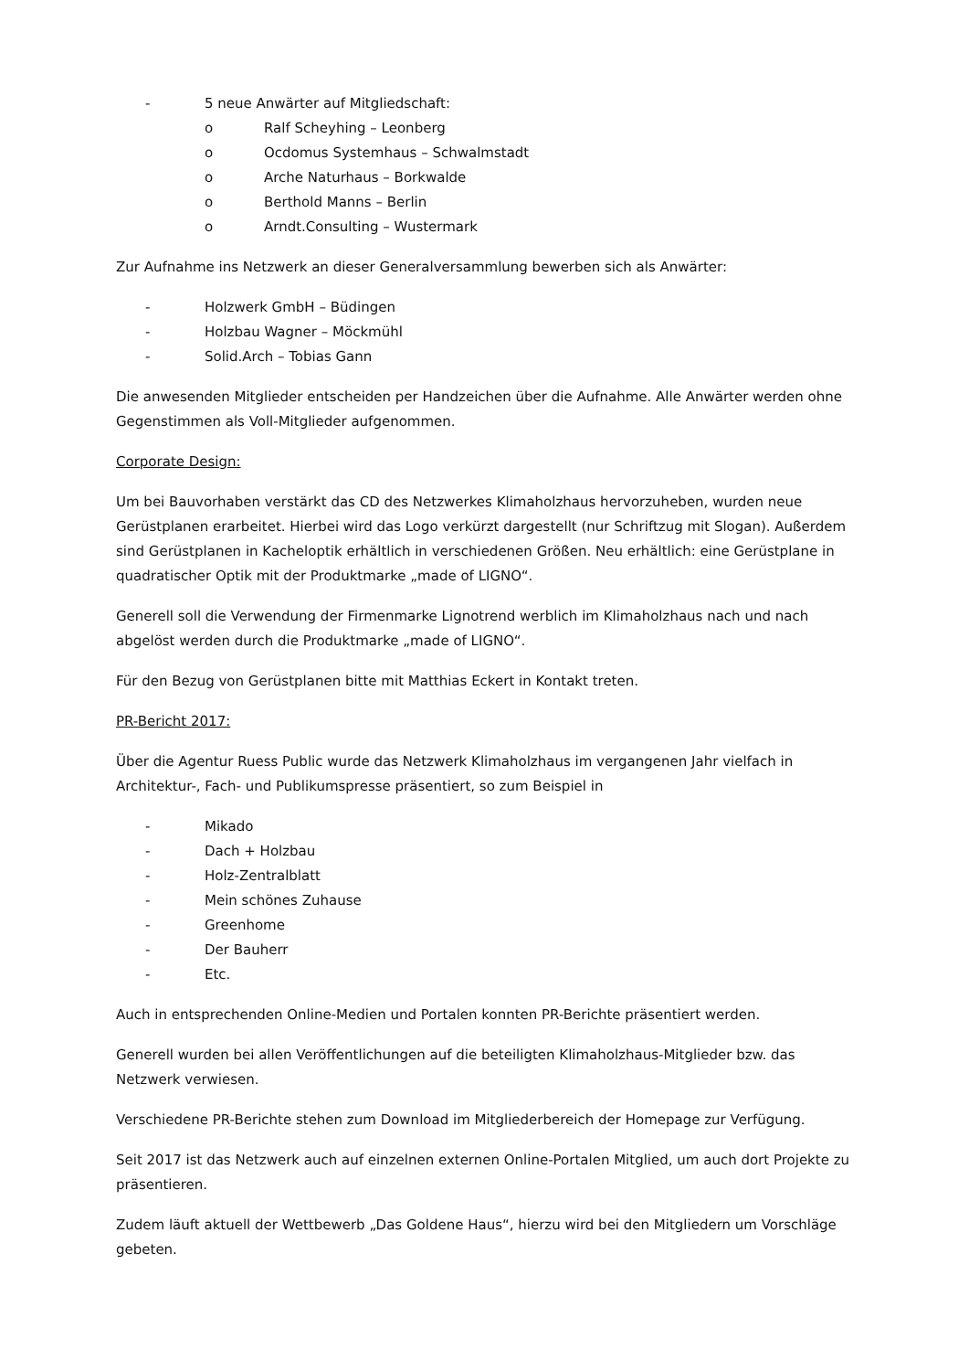- 5 neue Anwärter auf Mitgliedschaft:
o Ralf Scheyhing – Leonberg
o Ocdomus Systemhaus – Schwalmstadt
o Arche Naturhaus – Borkwalde
o Berthold Manns – Berlin
o Arndt.Consulting – Wustermark
Zur Aufnahme ins Netzwerk an dieser Generalversammlung bewerben sich als Anwärter:
- Holzwerk GmbH – Büdingen
- Holzbau Wagner – Möckmühl
- Solid.Arch – Tobias Gann
Die anwesenden Mitglieder entscheiden per Handzeichen über die Aufnahme. Alle Anwärter werden ohne Gegenstimmen als Voll-Mitglieder aufgenommen.
Corporate Design:
Um bei Bauvorhaben verstärkt das CD des Netzwerkes Klimaholzhaus hervorzuheben, wurden neue Gerüstplanen erarbeitet. Hierbei wird das Logo verkürzt dargestellt (nur Schriftzug mit Slogan). Außerdem sind Gerüstplanen in Kacheloptik erhältlich in verschiedenen Größen. Neu erhältlich: eine Gerüstplane in quadratischer Optik mit der Produktmarke „made of LIGNO“.
Generell soll die Verwendung der Firmenmarke Lignotrend werblich im Klimaholzhaus nach und nach abgelöst werden durch die Produktmarke „made of LIGNO“.
Für den Bezug von Gerüstplanen bitte mit Matthias Eckert in Kontakt treten.
PR-Bericht 2017:
Über die Agentur Ruess Public wurde das Netzwerk Klimaholzhaus im vergangenen Jahr vielfach in Architektur-, Fach- und Publikumspresse präsentiert, so zum Beispiel in
- Mikado
- Dach + Holzbau
- Holz-Zentralblatt
- Mein schönes Zuhause
- Greenhome
- Der Bauherr
- Etc.
Auch in entsprechenden Online-Medien und Portalen konnten PR-Berichte präsentiert werden.
Generell wurden bei allen Veröffentlichungen auf die beteiligten Klimaholzhaus-Mitglieder bzw. das Netzwerk verwiesen.
Verschiedene PR-Berichte stehen zum Download im Mitgliederbereich der Homepage zur Verfügung.
Seit 2017 ist das Netzwerk auch auf einzelnen externen Online-Portalen Mitglied, um auch dort Projekte zu präsentieren.
Zudem läuft aktuell der Wettbewerb „Das Goldene Haus“, hierzu wird bei den Mitgliedern um Vorschläge gebeten.